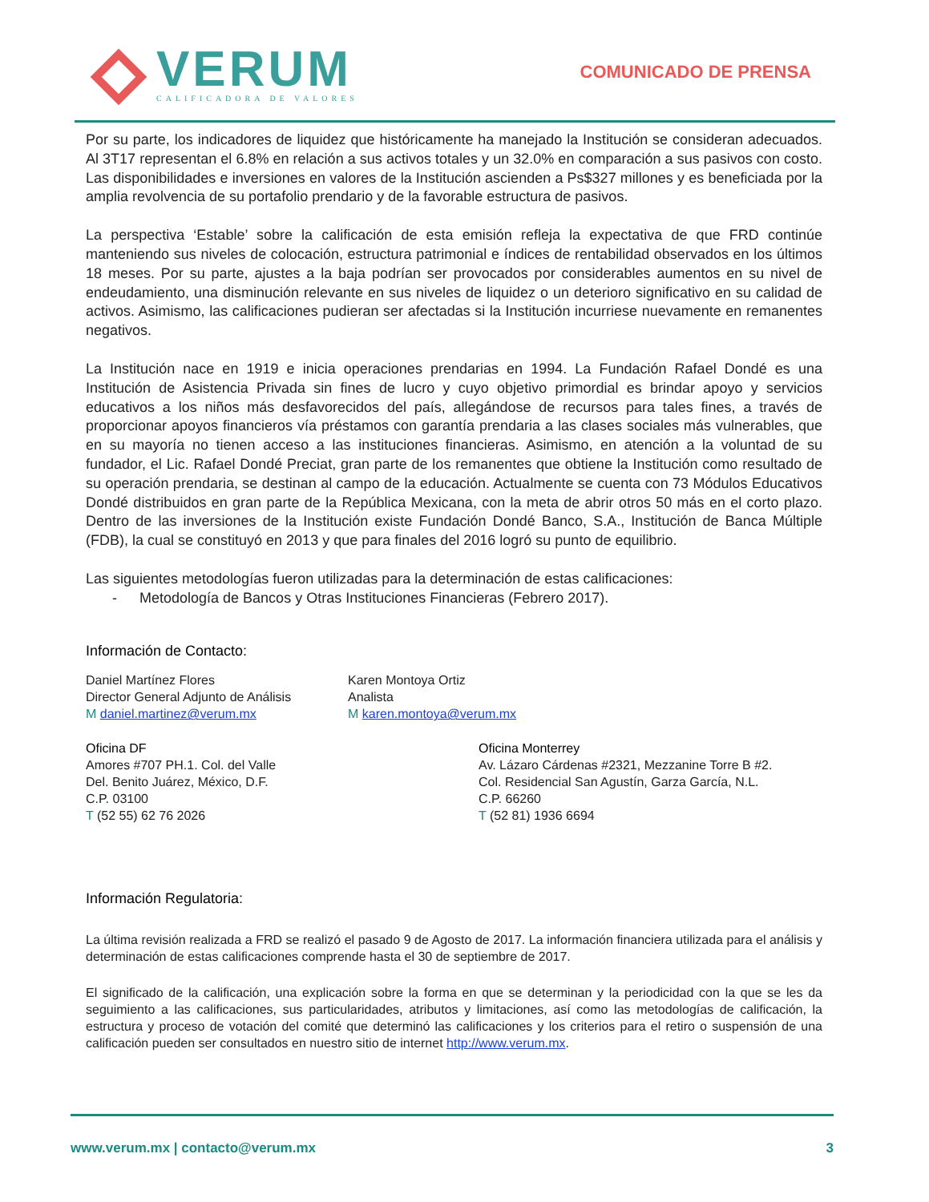VERUM
CALIFICADORA DE VALORES
COMUNICADO DE PRENSA
Por su parte, los indicadores de liquidez que históricamente ha manejado la Institución se consideran adecuados. Al 3T17 representan el 6.8% en relación a sus activos totales y un 32.0% en comparación a sus pasivos con costo. Las disponibilidades e inversiones en valores de la Institución ascienden a Ps$327 millones y es beneficiada por la amplia revolvencia de su portafolio prendario y de la favorable estructura de pasivos.
La perspectiva ‘Estable’ sobre la calificación de esta emisión refleja la expectativa de que FRD continúe manteniendo sus niveles de colocación, estructura patrimonial e índices de rentabilidad observados en los últimos 18 meses. Por su parte, ajustes a la baja podrían ser provocados por considerables aumentos en su nivel de endeudamiento, una disminución relevante en sus niveles de liquidez o un deterioro significativo en su calidad de activos. Asimismo, las calificaciones pudieran ser afectadas si la Institución incurriese nuevamente en remanentes negativos.
La Institución nace en 1919 e inicia operaciones prendarias en 1994. La Fundación Rafael Dondé es una Institución de Asistencia Privada sin fines de lucro y cuyo objetivo primordial es brindar apoyo y servicios educativos a los niños más desfavorecidos del país, allegándose de recursos para tales fines, a través de proporcionar apoyos financieros vía préstamos con garantía prendaria a las clases sociales más vulnerables, que en su mayoría no tienen acceso a las instituciones financieras. Asimismo, en atención a la voluntad de su fundador, el Lic. Rafael Dondé Preciat, gran parte de los remanentes que obtiene la Institución como resultado de su operación prendaria, se destinan al campo de la educación. Actualmente se cuenta con 73 Módulos Educativos Dondé distribuidos en gran parte de la República Mexicana, con la meta de abrir otros 50 más en el corto plazo. Dentro de las inversiones de la Institución existe Fundación Dondé Banco, S.A., Institución de Banca Múltiple (FDB), la cual se constituyó en 2013 y que para finales del 2016 logró su punto de equilibrio.
Las siguientes metodologías fueron utilizadas para la determinación de estas calificaciones:
- Metodología de Bancos y Otras Instituciones Financieras (Febrero 2017).
Información de Contacto:
Daniel Martínez Flores
Director General Adjunto de Análisis
M daniel.martinez@verum.mx
Karen Montoya Ortiz
Analista
M karen.montoya@verum.mx
Oficina DF
Amores #707 PH.1. Col. del Valle
Del. Benito Juárez, México, D.F.
C.P. 03100
T (52 55) 62 76 2026
Oficina Monterrey
Av. Lázaro Cárdenas #2321, Mezzanine Torre B #2.
Col. Residencial San Agustín, Garza García, N.L.
C.P. 66260
T (52 81) 1936 6694
Información Regulatoria:
La última revisión realizada a FRD se realizó el pasado 9 de Agosto de 2017. La información financiera utilizada para el análisis y determinación de estas calificaciones comprende hasta el 30 de septiembre de 2017.
El significado de la calificación, una explicación sobre la forma en que se determinan y la periodicidad con la que se les da seguimiento a las calificaciones, sus particularidades, atributos y limitaciones, así como las metodologías de calificación, la estructura y proceso de votación del comité que determinó las calificaciones y los criterios para el retiro o suspensión de una calificación pueden ser consultados en nuestro sitio de internet http://www.verum.mx.
www.verum.mx | contacto@verum.mx 3